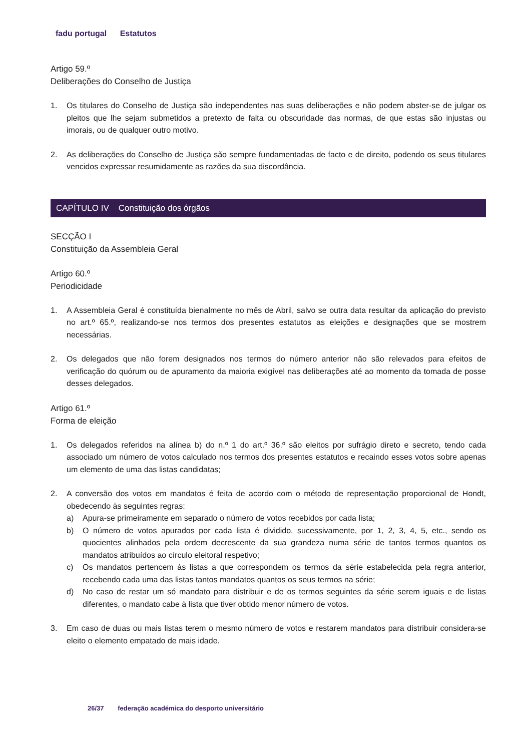fadu portugal Estatutos
Artigo 59.º
Deliberações do Conselho de Justiça
1. Os titulares do Conselho de Justiça são independentes nas suas deliberações e não podem abster-se de julgar os pleitos que lhe sejam submetidos a pretexto de falta ou obscuridade das normas, de que estas são injustas ou imorais, ou de qualquer outro motivo.
2. As deliberações do Conselho de Justiça são sempre fundamentadas de facto e de direito, podendo os seus titulares vencidos expressar resumidamente as razões da sua discordância.
CAPÍTULO IV Constituição dos órgãos
SECÇÃO I
Constituição da Assembleia Geral
Artigo 60.º
Periodicidade
1. A Assembleia Geral é constituída bienalmente no mês de Abril, salvo se outra data resultar da aplicação do previsto no art.º 65.º, realizando-se nos termos dos presentes estatutos as eleições e designações que se mostrem necessárias.
2. Os delegados que não forem designados nos termos do número anterior não são relevados para efeitos de verificação do quórum ou de apuramento da maioria exigível nas deliberações até ao momento da tomada de posse desses delegados.
Artigo 61.º
Forma de eleição
1. Os delegados referidos na alínea b) do n.º 1 do art.º 36.º são eleitos por sufrágio direto e secreto, tendo cada associado um número de votos calculado nos termos dos presentes estatutos e recaindo esses votos sobre apenas um elemento de uma das listas candidatas;
2. A conversão dos votos em mandatos é feita de acordo com o método de representação proporcional de Hondt, obedecendo às seguintes regras:
a) Apura-se primeiramente em separado o número de votos recebidos por cada lista;
b) O número de votos apurados por cada lista é dividido, sucessivamente, por 1, 2, 3, 4, 5, etc., sendo os quocientes alinhados pela ordem decrescente da sua grandeza numa série de tantos termos quantos os mandatos atribuídos ao círculo eleitoral respetivo;
c) Os mandatos pertencem às listas a que correspondem os termos da série estabelecida pela regra anterior, recebendo cada uma das listas tantos mandatos quantos os seus termos na série;
d) No caso de restar um só mandato para distribuir e de os termos seguintes da série serem iguais e de listas diferentes, o mandato cabe à lista que tiver obtido menor número de votos.
3. Em caso de duas ou mais listas terem o mesmo número de votos e restarem mandatos para distribuir considera-se eleito o elemento empatado de mais idade.
26/37 federação académica do desporto universitário